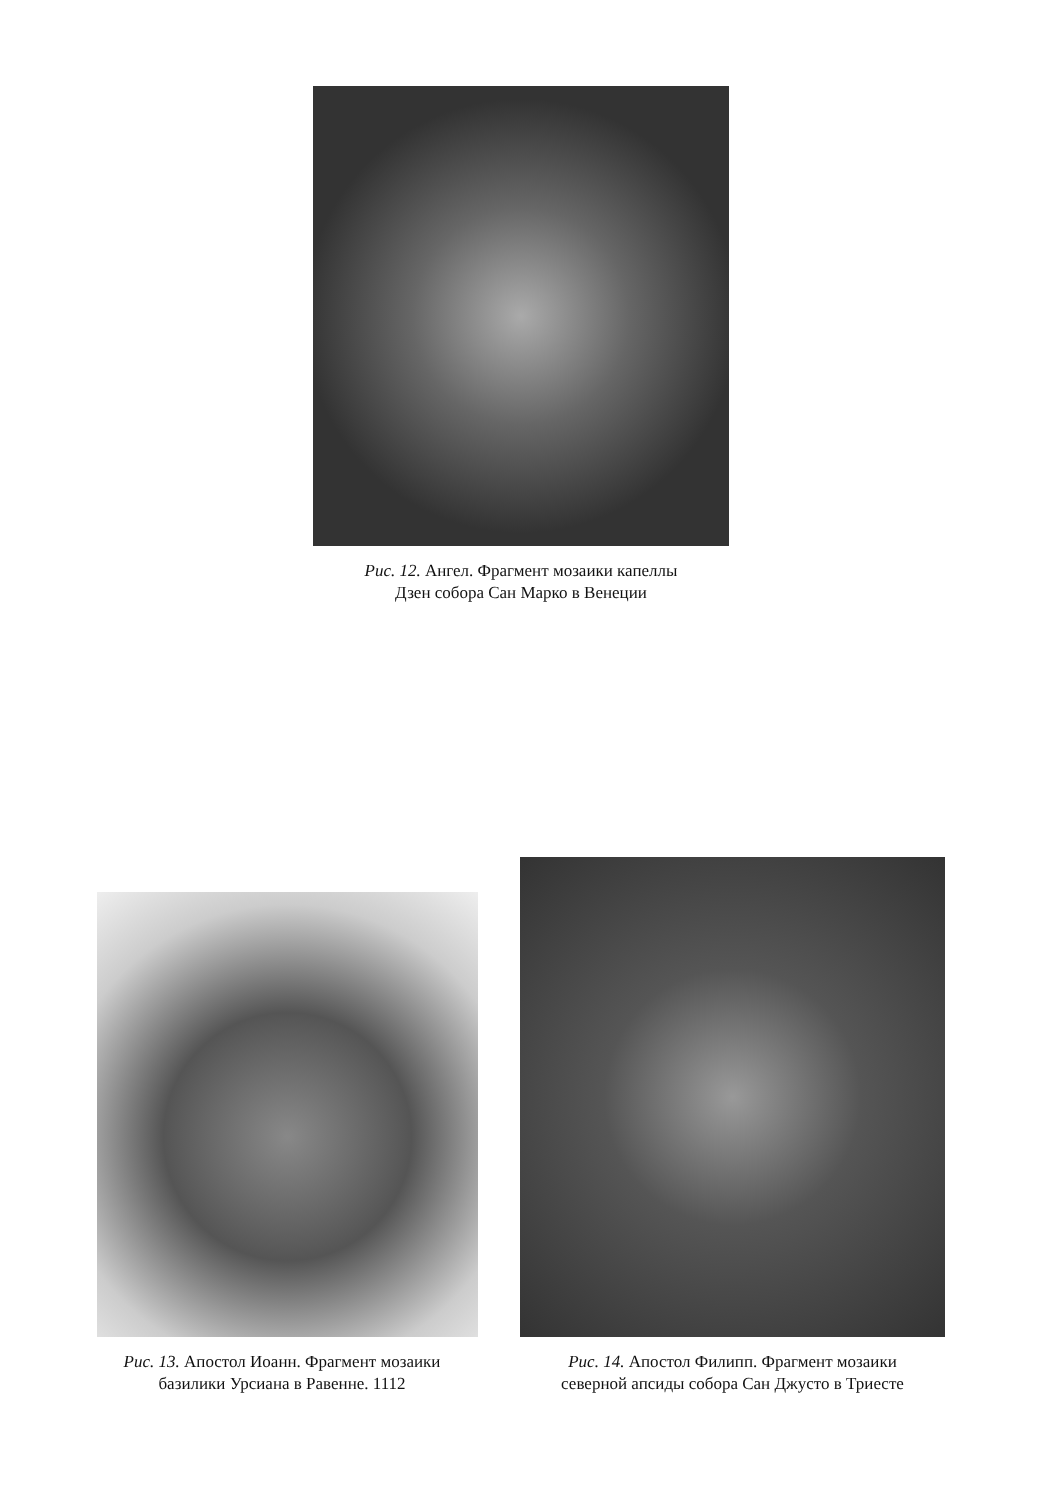Рис. 12. Ангел. Фрагмент мозаики капеллы
Дзен собора Сан Марко в Венеции
Рис. 13. Апостол Иоанн. Фрагмент мозаики
базилики Урсиана в Равенне. 1112
Рис. 14. Апостол Филипп. Фрагмент мозаики
северной апсиды собора Сан Джусто в Триесте